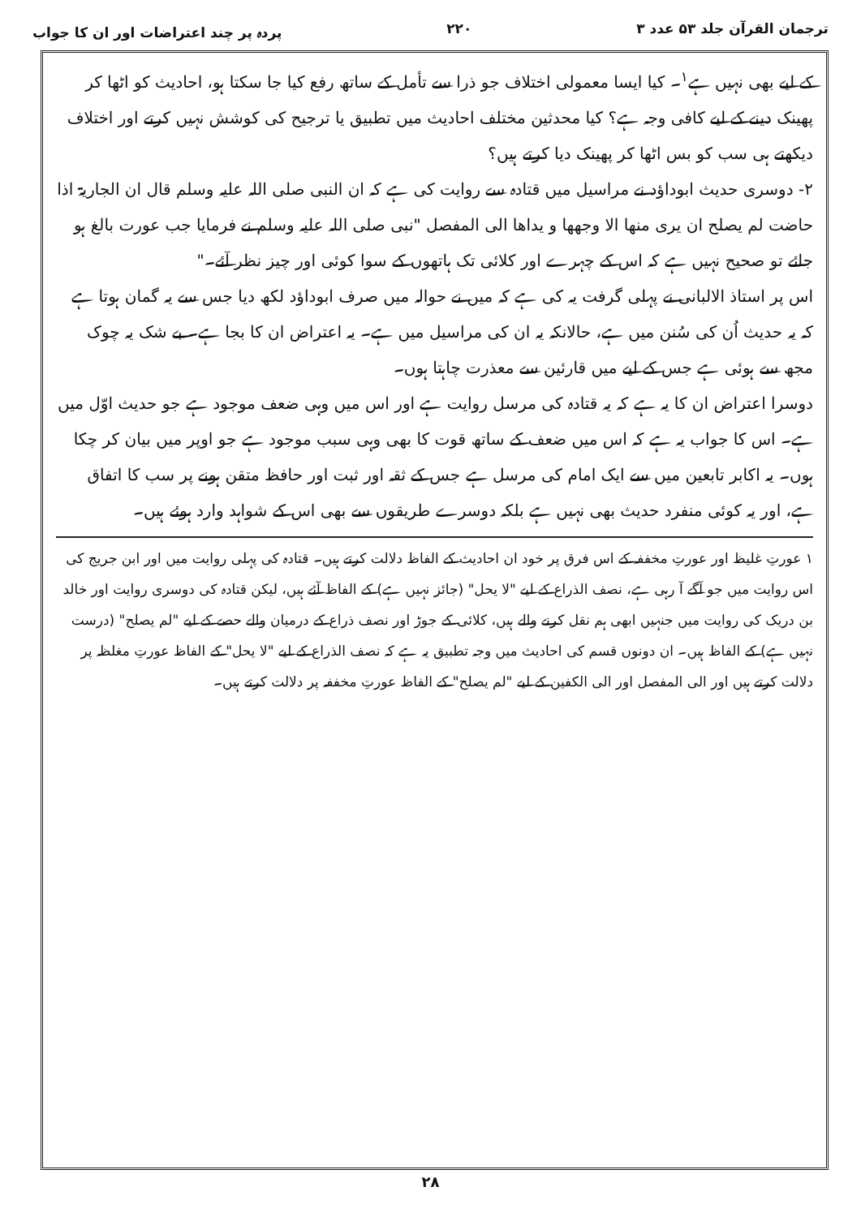ترجمان القرآن جلد ۵۳ عدد ۳ ۲۲۰ پردہ پر چند اعتراضات اور ان کا جواب
کے لیے بھی نہیں ہے<sup>۱</sup>۔ کیا ایسا معمولی اختلاف جو ذرا سے تأمل کے ساتھ رفع کیا جا سکتا ہو، احادیث کو اٹھا کر پھینک دینے کے لیے کافی وجہ ہے؟ کیا محدثین مختلف احادیث میں تطبیق یا ترجیح کی کوشش نہیں کرتے اور اختلاف دیکھتے ہی سب کو بس اٹھا کر پھینک دیا کرتے ہیں؟
۲- دوسری حدیث ابوداؤد نے مراسیل میں قتادہ سے روایت کی ہے کہ ان النبی صلی اللہ علیہ وسلم قال ان الجاریۃ اذا حاضت لم یصلح ان یری منھا الا وجھھا و یداھا الی المفصل "نبی صلی اللہ علیہ وسلم نے فرمایا جب عورت بالغ ہو جائے تو صحیح نہیں ہے کہ اس کے چہرے اور کلائی تک ہاتھوں کے سوا کوئی اور چیز نظر آئے۔"
اس پر استاذ الالبانی نے پہلی گرفت یہ کی ہے کہ میں نے حوالہ میں صرف ابوداؤد لکھ دیا جس سے یہ گمان ہوتا ہے کہ یہ حدیث اُن کی سُنن میں ہے، حالانکہ یہ ان کی مراسیل میں ہے۔ یہ اعتراض ان کا بجا ہے۔ بے شک یہ چوک مجھ سے ہوئی ہے جس کے لیے میں قارئین سے معذرت چاہتا ہوں۔
دوسرا اعتراض ان کا یہ ہے کہ یہ قتادہ کی مرسل روایت ہے اور اس میں وہی ضعف موجود ہے جو حدیث اوّل میں ہے۔ اس کا جواب یہ ہے کہ اس میں ضعف کے ساتھ قوت کا بھی وہی سبب موجود ہے جو اوپر میں بیان کر چکا ہوں۔ یہ اکابر تابعین میں سے ایک امام کی مرسل ہے جس کے ثقہ اور ثبت اور حافظ متقن ہونے پر سب کا اتفاق ہے، اور یہ کوئی منفرد حدیث بھی نہیں ہے بلکہ دوسرے طریقوں سے بھی اس کے شواہد وارد ہوئے ہیں۔
۱ عورتِ غلیظ اور عورتِ مخففہ کے اس فرق پر خود ان احادیث کے الفاظ دلالت کرتے ہیں۔ قتادہ کی پہلی روایت میں اور ابن جریج کی اس روایت میں جو آگے آ رہی ہے، نصف الذراع کے لیے "لا یحل" (جائز نہیں ہے) کے الفاظ آئے ہیں، لیکن قتادہ کی دوسری روایت اور خالد بن دریک کی روایت میں جنہیں ابھی ہم نقل کرنے والے ہیں، کلائی کے جوڑ اور نصف ذراع کے درمیان والے حصے کے لیے "لم یصلح" (درست نہیں ہے) کے الفاظ ہیں۔ ان دونوں قسم کی احادیث میں وجہ تطبیق یہ ہے کہ نصف الذراع کے لیے "لا یحل" کے الفاظ عورتِ مغلظہ پر دلالت کرتے ہیں اور الی المفصل اور الی الکفین کے لیے "لم یصلح" کے الفاظ عورتِ مخففہ پر دلالت کرتے ہیں۔
۲۸